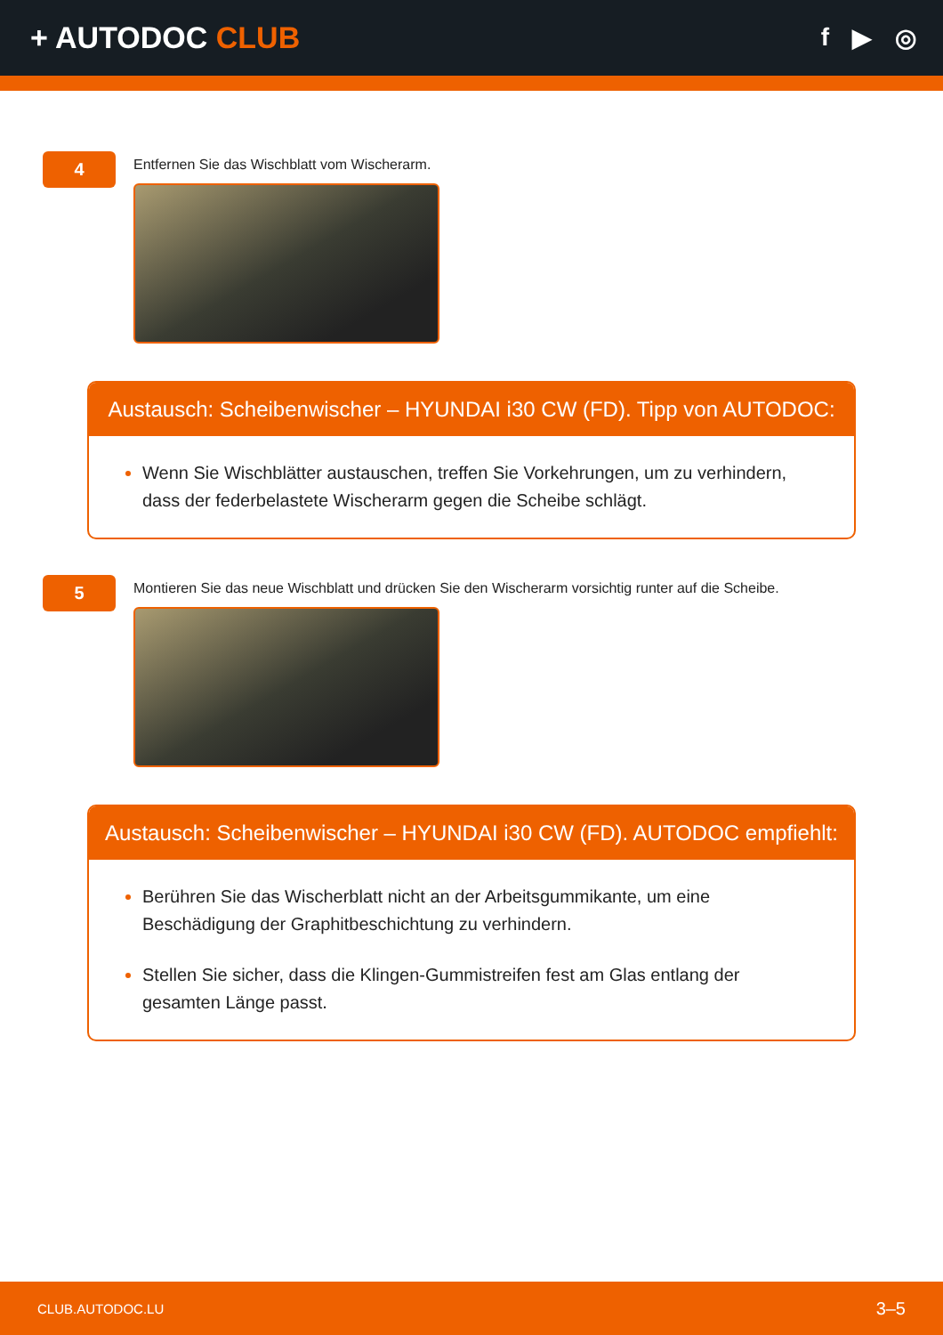+ AUTODOC CLUB
f ▶ ◎
4
Entfernen Sie das Wischblatt vom Wischerarm.
Austausch: Scheibenwischer – HYUNDAI i30 CW (FD). Tipp von AUTODOC:
Wenn Sie Wischblätter austauschen, treffen Sie Vorkehrungen, um zu verhindern, dass der federbelastete Wischerarm gegen die Scheibe schlägt.
5
Montieren Sie das neue Wischblatt und drücken Sie den Wischerarm vorsichtig runter auf die Scheibe.
Austausch: Scheibenwischer – HYUNDAI i30 CW (FD). AUTODOC empfiehlt:
Berühren Sie das Wischerblatt nicht an der Arbeitsgummikante, um eine Beschädigung der Graphitbeschichtung zu verhindern.
Stellen Sie sicher, dass die Klingen-Gummistreifen fest am Glas entlang der gesamten Länge passt.
CLUB.AUTODOC.LU 3–5